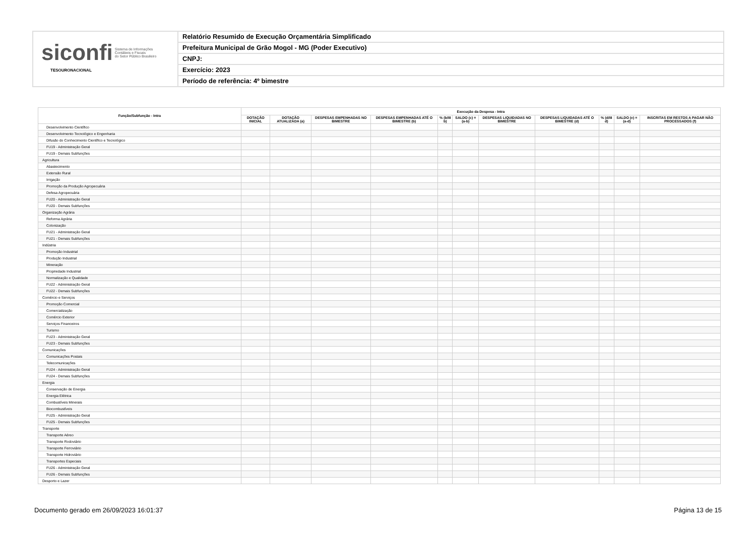siconfi Sistema de Informações
Contábeis e Fiscais
do Setor Público Brasileiro
TESOURONACIONAL
Relatório Resumido de Execução Orçamentária Simplificado
Prefeitura Municipal de Grão Mogol - MG (Poder Executivo)
CNPJ:
Exercício: 2023
Período de referência: 4º bimestre
| Função/Subfunção - Intra | Execução da Despesa - Intra | | | | | | | | | | |
| --- | --- | --- | --- | --- | --- | --- | --- | --- | --- | --- | --- |
| | DOTAÇÃO INICIAL | DOTAÇÃO ATUALIZADA (a) | DESPESAS EMPENHADAS NO BIMESTRE | DESPESAS EMPENHADAS ATÉ O BIMESTRE (b) | % (b/III b) | SALDO (c) = (a-b) | DESPESAS LIQUIDADAS NO BIMESTRE | DESPESAS LIQUIDADAS ATÉ O BIMESTRE (d) | % (d/III d) | SALDO (e) = (a-d) | INSCRITAS EM RESTOS A PAGAR NÃO PROCESSADOS (f) |
| Desenvolvimento Científico | | | | | | | | | | | |
| Desenvolvimento Tecnológico e Engenharia | | | | | | | | | | | |
| Difusão do Conhecimento Científico e Tecnológico | | | | | | | | | | | |
| FU19 - Administração Geral | | | | | | | | | | | |
| FU19 - Demais Subfunções | | | | | | | | | | | |
| Agricultura | | | | | | | | | | | |
| Abastecimento | | | | | | | | | | | |
| Extensão Rural | | | | | | | | | | | |
| Irrigação | | | | | | | | | | | |
| Promoção da Produção Agropecuária | | | | | | | | | | | |
| Defesa Agropecuária | | | | | | | | | | | |
| FU20 - Administração Geral | | | | | | | | | | | |
| FU20 - Demais Subfunções | | | | | | | | | | | |
| Organização Agrária | | | | | | | | | | | |
| Reforma Agrária | | | | | | | | | | | |
| Colonização | | | | | | | | | | | |
| FU21 - Administração Geral | | | | | | | | | | | |
| FU21 - Demais Subfunções | | | | | | | | | | | |
| Indústria | | | | | | | | | | | |
| Promoção Industrial | | | | | | | | | | | |
| Produção Industrial | | | | | | | | | | | |
| Mineração | | | | | | | | | | | |
| Propriedade Industrial | | | | | | | | | | | |
| Normalização e Qualidade | | | | | | | | | | | |
| FU22 - Administração Geral | | | | | | | | | | | |
| FU22 - Demais Subfunções | | | | | | | | | | | |
| Comércio e Serviços | | | | | | | | | | | |
| Promoção Comercial | | | | | | | | | | | |
| Comercialização | | | | | | | | | | | |
| Comércio Exterior | | | | | | | | | | | |
| Serviços Financeiros | | | | | | | | | | | |
| Turismo | | | | | | | | | | | |
| FU23 - Administração Geral | | | | | | | | | | | |
| FU23 - Demais Subfunções | | | | | | | | | | | |
| Comunicações | | | | | | | | | | | |
| Comunicações Postais | | | | | | | | | | | |
| Telecomunicações | | | | | | | | | | | |
| FU24 - Administração Geral | | | | | | | | | | | |
| FU24 - Demais Subfunções | | | | | | | | | | | |
| Energia | | | | | | | | | | | |
| Conservação de Energia | | | | | | | | | | | |
| Energia Elétrica | | | | | | | | | | | |
| Combustíveis Minerais | | | | | | | | | | | |
| Biocombustíveis | | | | | | | | | | | |
| FU25 - Administração Geral | | | | | | | | | | | |
| FU25 - Demais Subfunções | | | | | | | | | | | |
| Transporte | | | | | | | | | | | |
| Transporte Aéreo | | | | | | | | | | | |
| Transporte Rodoviário | | | | | | | | | | | |
| Transporte Ferroviário | | | | | | | | | | | |
| Transporte Hidroviário | | | | | | | | | | | |
| Transportes Especiais | | | | | | | | | | | |
| FU26 - Administração Geral | | | | | | | | | | | |
| FU26 - Demais Subfunções | | | | | | | | | | | |
| Desporto e Lazer | | | | | | | | | | | |
Documento gerado em 26/09/2023 16:01:37 Página 13 de 15